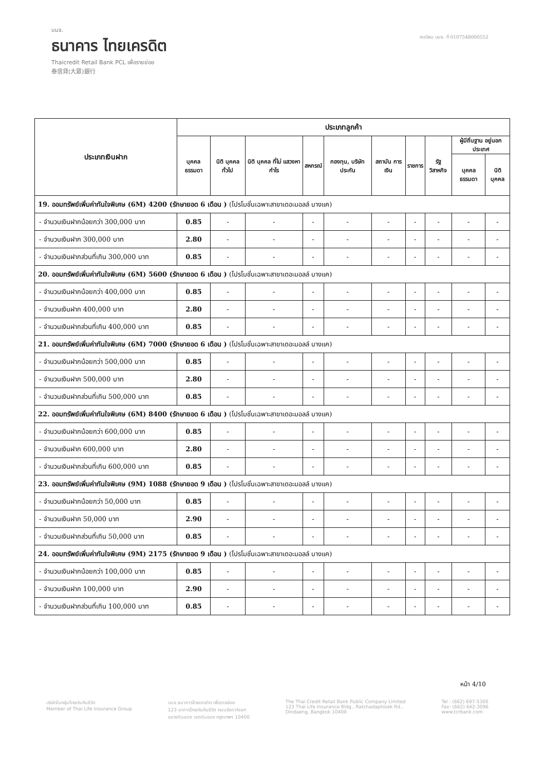บมจ.
ธนาคาร ไทยเครดิต
Thaicredit Retail Bank PCL เพื่อรายย่อย
泰信貸(大眾)銀行
ทะเบียน บมจ. ที่ 0107548000552
| ประเภทเงินฝาก | ประเภทลูกค้า | | | | | | | | | |
| --- | --- | --- | --- | --- | --- | --- | --- | --- | --- | --- |
| | บุคคล ธรรมดา | นิติ บุคคล ทั่วไป | นิติ บุคคล ที่ไม่ แสวงหา กำไร | สหกรณ์ | กองทุน, บริษัท ประกัน | สถาบัน การเงิน | ราชการ | รัฐ วิสาหกิจ | ผู้มีถิ่นฐาน อยู่นอกประเทศ | |
| | | | | | | | | | บุคคล ธรรมดา | นิติ บุคคล |
| 19. ออมทรัพย์เพิ่มค่าทันใจพิเศษ (6M) 4200 (รักษายอด 6 เดือน ) (โปรโมชั่นเฉพาะสาขาเดอะมอลล์ บางแค) | | | | | | | | | | |
| - จำนวนเงินฝากน้อยกว่า 300,000 บาท | 0.85 | - | - | - | - | - | - | - | - | - |
| - จำนวนเงินฝาก 300,000 บาท | 2.80 | - | - | - | - | - | - | - | - | - |
| - จำนวนเงินฝากส่วนที่เกิน 300,000 บาท | 0.85 | - | - | - | - | - | - | - | - | - |
| 20. ออมทรัพย์เพิ่มค่าทันใจพิเศษ (6M) 5600 (รักษายอด 6 เดือน ) (โปรโมชั่นเฉพาะสาขาเดอะมอลล์ บางแค) | | | | | | | | | | |
| - จำนวนเงินฝากน้อยกว่า 400,000 บาท | 0.85 | - | - | - | - | - | - | - | - | - |
| - จำนวนเงินฝาก 400,000 บาท | 2.80 | - | - | - | - | - | - | - | - | - |
| - จำนวนเงินฝากส่วนที่เกิน 400,000 บาท | 0.85 | - | - | - | - | - | - | - | - | - |
| 21. ออมทรัพย์เพิ่มค่าทันใจพิเศษ (6M) 7000 (รักษายอด 6 เดือน ) (โปรโมชั่นเฉพาะสาขาเดอะมอลล์ บางแค) | | | | | | | | | | |
| - จำนวนเงินฝากน้อยกว่า 500,000 บาท | 0.85 | - | - | - | - | - | - | - | - | - |
| - จำนวนเงินฝาก 500,000 บาท | 2.80 | - | - | - | - | - | - | - | - | - |
| - จำนวนเงินฝากส่วนที่เกิน 500,000 บาท | 0.85 | - | - | - | - | - | - | - | - | - |
| 22. ออมทรัพย์เพิ่มค่าทันใจพิเศษ (6M) 8400 (รักษายอด 6 เดือน ) (โปรโมชั่นเฉพาะสาขาเดอะมอลล์ บางแค) | | | | | | | | | | |
| - จำนวนเงินฝากน้อยกว่า 600,000 บาท | 0.85 | - | - | - | - | - | - | - | - | - |
| - จำนวนเงินฝาก 600,000 บาท | 2.80 | - | - | - | - | - | - | - | - | - |
| - จำนวนเงินฝากส่วนที่เกิน 600,000 บาท | 0.85 | - | - | - | - | - | - | - | - | - |
| 23. ออมทรัพย์เพิ่มค่าทันใจพิเศษ (9M) 1088 (รักษายอด 9 เดือน ) (โปรโมชั่นเฉพาะสาขาเดอะมอลล์ บางแค) | | | | | | | | | | |
| - จำนวนเงินฝากน้อยกว่า 50,000 บาท | 0.85 | - | - | - | - | - | - | - | - | - |
| - จำนวนเงินฝาก 50,000 บาท | 2.90 | - | - | - | - | - | - | - | - | - |
| - จำนวนเงินฝากส่วนที่เกิน 50,000 บาท | 0.85 | - | - | - | - | - | - | - | - | - |
| 24. ออมทรัพย์เพิ่มค่าทันใจพิเศษ (9M) 2175 (รักษายอด 9 เดือน ) (โปรโมชั่นเฉพาะสาขาเดอะมอลล์ บางแค) | | | | | | | | | | |
| - จำนวนเงินฝากน้อยกว่า 100,000 บาท | 0.85 | - | - | - | - | - | - | - | - | - |
| - จำนวนเงินฝาก 100,000 บาท | 2.90 | - | - | - | - | - | - | - | - | - |
| - จำนวนเงินฝากส่วนที่เกิน 100,000 บาท | 0.85 | - | - | - | - | - | - | - | - | - |
หน้า 4/10
บริษัทในกลุ่มไทยประกันชีวิต
Member of Thai Life Insurance Group
บมจ.ธนาคารไทยเครดิต เพื่อรายย่อย
123 อาคารไทยประกันชีวิต ถนนรัชดาภิเษก
แขวงดินแดง เขตดินแดง กรุงเทพฯ 10400
The Thai Credit Retail Bank Public Company Limited
123 Thai Life Insurance Bldg., Ratchadaphisek Rd.,
Dindaeng, Bangkok 10400
Tel : (662) 697-5300
Fax: (662) 642-3096
www.tcrbank.com